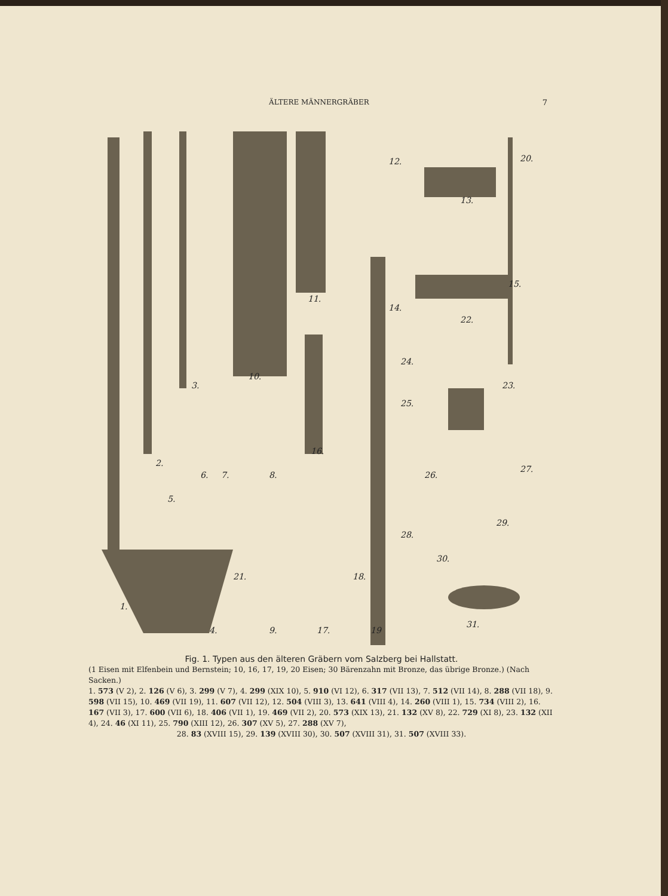ÄLTERE MÄNNERGRÄBER 7
1.
2.
3.
4.
5.
6.
7.
8.
9.
10.
11.
12.
13.
14.
15.
16.
17.
18.
19
20.
21.
22.
23.
24.
25.
26.
27.
28.
29.
30.
31.
Fig. 1. Typen aus den älteren Gräbern vom Salzberg bei Hallstatt.
(1 Eisen mit Elfenbein und Bernstein; 10, 16, 17, 19, 20 Eisen; 30 Bärenzahn mit Bronze, das übrige Bronze.) (Nach Sacken.)
1. 573 (V 2), 2. 126 (V 6), 3. 299 (V 7), 4. 299 (XIX 10), 5. 910 (VI 12), 6. 317 (VII 13), 7. 512 (VII 14), 8. 288 (VII 18), 9. 598 (VII 15), 10. 469 (VII 19), 11. 607 (VII 12), 12. 504 (VIII 3), 13. 641 (VIII 4), 14. 260 (VIII 1), 15. 734 (VIII 2), 16. 167 (VII 3), 17. 600 (VII 6), 18. 406 (VII 1), 19. 469 (VII 2), 20. 573 (XIX 13), 21. 132 (XV 8), 22. 729 (XI 8), 23. 132 (XII 4), 24. 46 (XI 11), 25. 790 (XIII 12), 26. 307 (XV 5), 27. 288 (XV 7),
28. 83 (XVIII 15), 29. 139 (XVIII 30), 30. 507 (XVIII 31), 31. 507 (XVIII 33).